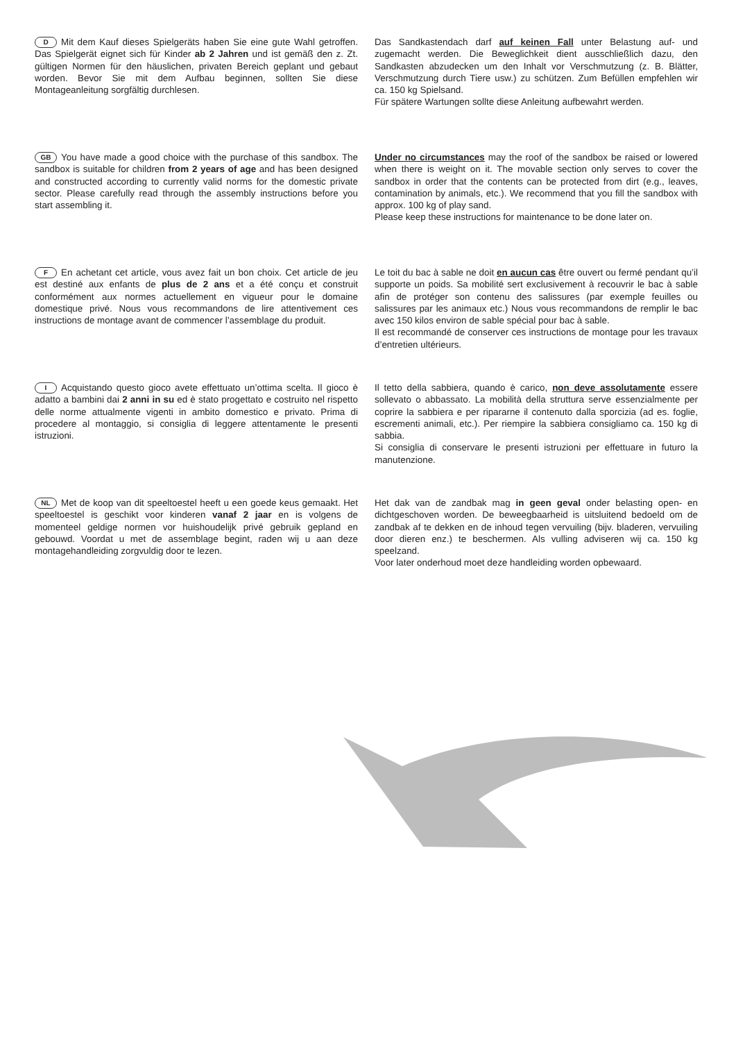D Mit dem Kauf dieses Spielgeräts haben Sie eine gute Wahl getroffen. Das Spielgerät eignet sich für Kinder ab 2 Jahren und ist gemäß den z. Zt. gültigen Normen für den häuslichen, privaten Bereich geplant und gebaut worden. Bevor Sie mit dem Aufbau beginnen, sollten Sie diese Montageanleitung sorgfältig durchlesen.
Das Sandkastendach darf auf keinen Fall unter Belastung auf- und zugemacht werden. Die Beweglichkeit dient ausschließlich dazu, den Sandkasten abzudecken um den Inhalt vor Verschmutzung (z. B. Blätter, Verschmutzung durch Tiere usw.) zu schützen. Zum Befüllen empfehlen wir ca. 150 kg Spielsand.
Für spätere Wartungen sollte diese Anleitung aufbewahrt werden.
GB You have made a good choice with the purchase of this sandbox. The sandbox is suitable for children from 2 years of age and has been designed and constructed according to currently valid norms for the domestic private sector. Please carefully read through the assembly instructions before you start assembling it.
Under no circumstances may the roof of the sandbox be raised or lowered when there is weight on it. The movable section only serves to cover the sandbox in order that the contents can be protected from dirt (e.g., leaves, contamination by animals, etc.). We recommend that you fill the sandbox with approx. 100 kg of play sand.
Please keep these instructions for maintenance to be done later on.
F En achetant cet article, vous avez fait un bon choix. Cet article de jeu est destiné aux enfants de plus de 2 ans et a été conçu et construit conformément aux normes actuellement en vigueur pour le domaine domestique privé. Nous vous recommandons de lire attentivement ces instructions de montage avant de commencer l’assemblage du produit.
Le toit du bac à sable ne doit en aucun cas être ouvert ou fermé pendant qu’il supporte un poids. Sa mobilité sert exclusivement à recouvrir le bac à sable afin de protéger son contenu des salissures (par exemple feuilles ou salissures par les animaux etc.) Nous vous recommandons de remplir le bac avec 150 kilos environ de sable spécial pour bac à sable.
Il est recommandé de conserver ces instructions de montage pour les travaux d’entretien ultérieurs.
I Acquistando questo gioco avete effettuato un’ottima scelta. Il gioco è adatto a bambini dai 2 anni in su ed è stato progettato e costruito nel rispetto delle norme attualmente vigenti in ambito domestico e privato. Prima di procedere al montaggio, si consiglia di leggere attentamente le presenti istruzioni.
Il tetto della sabbiera, quando è carico, non deve assolutamente essere sollevato o abbassato. La mobilità della struttura serve essenzialmente per coprire la sabbiera e per ripararne il contenuto dalla sporcizia (ad es. foglie, escrementi animali, etc.). Per riempire la sabbiera consigliamo ca. 150 kg di sabbia.
Si consiglia di conservare le presenti istruzioni per effettuare in futuro la manutenzione.
NL Met de koop van dit speeltoestel heeft u een goede keus gemaakt. Het speeltoestel is geschikt voor kinderen vanaf 2 jaar en is volgens de momenteel geldige normen vor huishoudelijk privé gebruik gepland en gebouwd. Voordat u met de assemblage begint, raden wij u aan deze montagehandleiding zorgvuldig door te lezen.
Het dak van de zandbak mag in geen geval onder belasting open- en dichtgeschoven worden. De beweegbaarheid is uitsluitend bedoeld om de zandbak af te dekken en de inhoud tegen vervuiling (bijv. bladeren, vervuiling door dieren enz.) te beschermen. Als vulling adviseren wij ca. 150 kg speelzand.
Voor later onderhoud moet deze handleiding worden opbewaard.